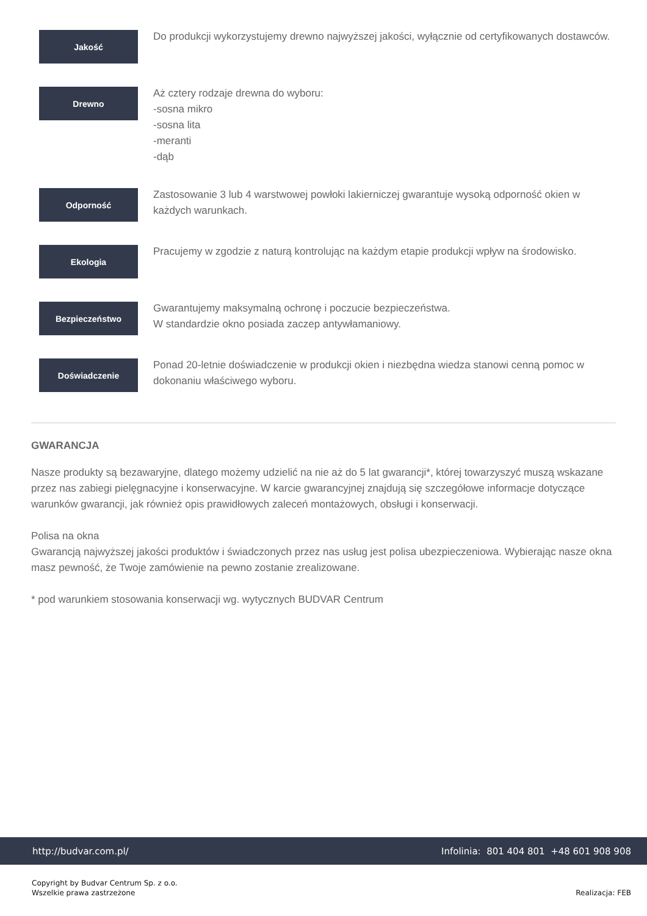Jakość
Do produkcji wykorzystujemy drewno najwyższej jakości, wyłącznie od certyfikowanych dostawców.
Drewno
Aż cztery rodzaje drewna do wyboru:
-sosna mikro
-sosna lita
-meranti
-dąb
Odporność
Zastosowanie 3 lub 4 warstwowej powłoki lakierniczej gwarantuje wysoką odporność okien w każdych warunkach.
Ekologia
Pracujemy w zgodzie z naturą kontrolując na każdym etapie produkcji wpływ na środowisko.
Bezpieczeństwo
Gwarantujemy maksymalną ochronę i poczucie bezpieczeństwa.
W standardzie okno posiada zaczep antywłamaniowy.
Doświadczenie
Ponad 20-letnie doświadczenie w produkcji okien i niezbędna wiedza stanowi cenną pomoc w dokonaniu właściwego wyboru.
GWARANCJA
Nasze produkty są bezawaryjne, dlatego możemy udzielić na nie aż do 5 lat gwarancji*, której towarzyszyć muszą wskazane przez nas zabiegi pielęgnacyjne i konserwacyjne. W karcie gwarancyjnej znajdują się szczegółowe informacje dotyczące warunków gwarancji, jak również opis prawidłowych zaleceń montażowych, obsługi i konserwacji.
Polisa na okna
Gwarancją najwyższej jakości produktów i świadczonych przez nas usług jest polisa ubezpieczeniowa. Wybierając nasze okna masz pewność, że Twoje zamówienie na pewno zostanie zrealizowane.
* pod warunkiem stosowania konserwacji wg. wytycznych BUDVAR Centrum
http://budvar.com.pl/ Infolinia: 801 404 801 +48 601 908 908
Copyright by Budvar Centrum Sp. z o.o.
Wszelkie prawa zastrzeżone
Realizacja: FEB